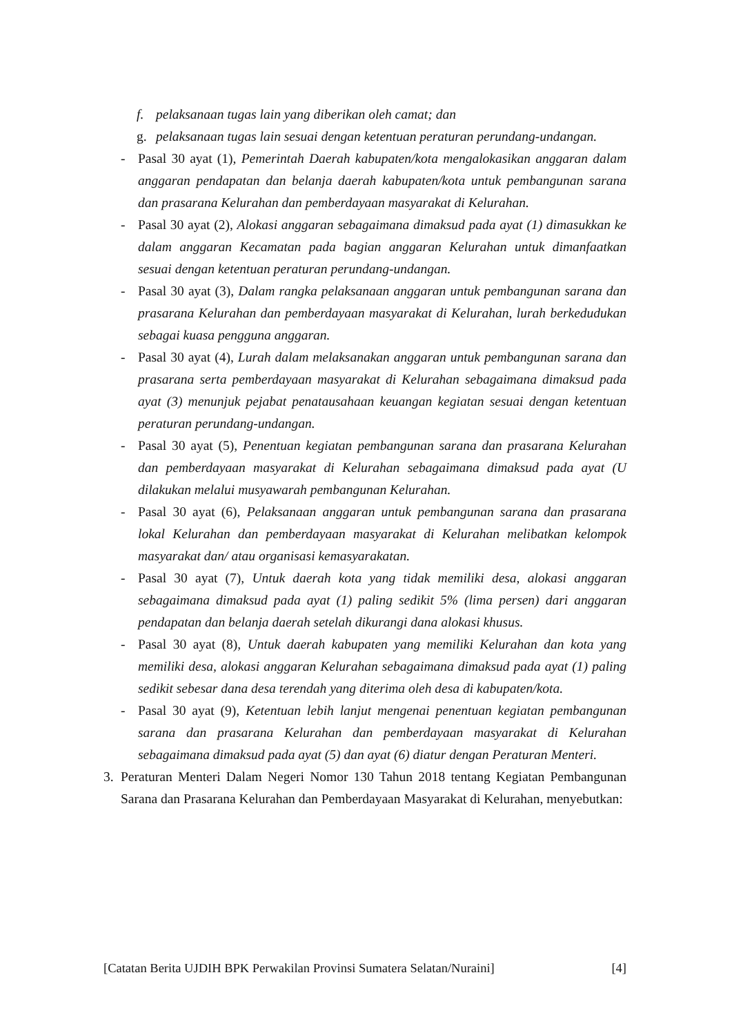f. pelaksanaan tugas lain yang diberikan oleh camat; dan
g. pelaksanaan tugas lain sesuai dengan ketentuan peraturan perundang-undangan.
- Pasal 30 ayat (1), Pemerintah Daerah kabupaten/kota mengalokasikan anggaran dalam anggaran pendapatan dan belanja daerah kabupaten/kota untuk pembangunan sarana dan prasarana Kelurahan dan pemberdayaan masyarakat di Kelurahan.
- Pasal 30 ayat (2), Alokasi anggaran sebagaimana dimaksud pada ayat (1) dimasukkan ke dalam anggaran Kecamatan pada bagian anggaran Kelurahan untuk dimanfaatkan sesuai dengan ketentuan peraturan perundang-undangan.
- Pasal 30 ayat (3), Dalam rangka pelaksanaan anggaran untuk pembangunan sarana dan prasarana Kelurahan dan pemberdayaan masyarakat di Kelurahan, lurah berkedudukan sebagai kuasa pengguna anggaran.
- Pasal 30 ayat (4), Lurah dalam melaksanakan anggaran untuk pembangunan sarana dan prasarana serta pemberdayaan masyarakat di Kelurahan sebagaimana dimaksud pada ayat (3) menunjuk pejabat penatausahaan keuangan kegiatan sesuai dengan ketentuan peraturan perundang-undangan.
- Pasal 30 ayat (5), Penentuan kegiatan pembangunan sarana dan prasarana Kelurahan dan pemberdayaan masyarakat di Kelurahan sebagaimana dimaksud pada ayat (U dilakukan melalui musyawarah pembangunan Kelurahan.
- Pasal 30 ayat (6), Pelaksanaan anggaran untuk pembangunan sarana dan prasarana lokal Kelurahan dan pemberdayaan masyarakat di Kelurahan melibatkan kelompok masyarakat dan/ atau organisasi kemasyarakatan.
- Pasal 30 ayat (7), Untuk daerah kota yang tidak memiliki desa, alokasi anggaran sebagaimana dimaksud pada ayat (1) paling sedikit 5% (lima persen) dari anggaran pendapatan dan belanja daerah setelah dikurangi dana alokasi khusus.
- Pasal 30 ayat (8), Untuk daerah kabupaten yang memiliki Kelurahan dan kota yang memiliki desa, alokasi anggaran Kelurahan sebagaimana dimaksud pada ayat (1) paling sedikit sebesar dana desa terendah yang diterima oleh desa di kabupaten/kota.
- Pasal 30 ayat (9), Ketentuan lebih lanjut mengenai penentuan kegiatan pembangunan sarana dan prasarana Kelurahan dan pemberdayaan masyarakat di Kelurahan sebagaimana dimaksud pada ayat (5) dan ayat (6) diatur dengan Peraturan Menteri.
3. Peraturan Menteri Dalam Negeri Nomor 130 Tahun 2018 tentang Kegiatan Pembangunan Sarana dan Prasarana Kelurahan dan Pemberdayaan Masyarakat di Kelurahan, menyebutkan:
[Catatan Berita UJDIH BPK Perwakilan Provinsi Sumatera Selatan/Nuraini] [4]